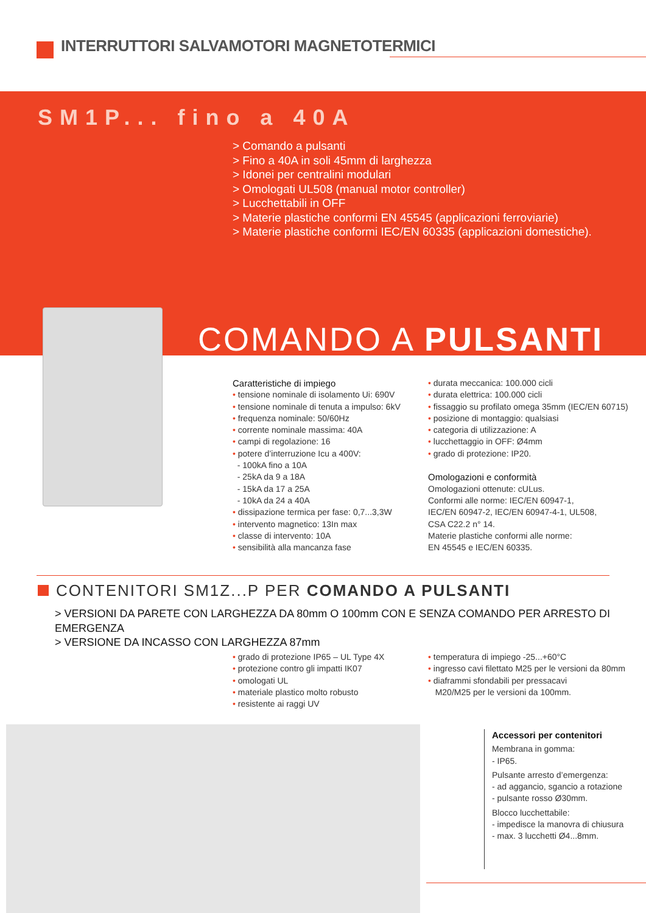INTERRUTTORI SALVAMOTORI MAGNETOTERMICI
SM1P... fino a 40A
> Comando a pulsanti
> Fino a 40A in soli 45mm di larghezza
> Idonei per centralini modulari
> Omologati UL508 (manual motor controller)
> Lucchettabili in OFF
> Materie plastiche conformi EN 45545 (applicazioni ferroviarie)
> Materie plastiche conformi IEC/EN 60335 (applicazioni domestiche).
COMANDO A PULSANTI
Caratteristiche di impiego
• tensione nominale di isolamento Ui: 690V
• tensione nominale di tenuta a impulso: 6kV
• frequenza nominale: 50/60Hz
• corrente nominale massima: 40A
• campi di regolazione: 16
• potere d’interruzione Icu a 400V:
- 100kA fino a 10A
- 25kA da 9 a 18A
- 15kA da 17 a 25A
- 10kA da 24 a 40A
• dissipazione termica per fase: 0,7...3,3W
• intervento magnetico: 13In max
• classe di intervento: 10A
• sensibilità alla mancanza fase
• durata meccanica: 100.000 cicli
• durata elettrica: 100.000 cicli
• fissaggio su profilato omega 35mm (IEC/EN 60715)
• posizione di montaggio: qualsiasi
• categoria di utilizzazione: A
• lucchettaggio in OFF: Ø4mm
• grado di protezione: IP20.
Omologazioni e conformità
Omologazioni ottenute: cULus.
Conformi alle norme: IEC/EN 60947-1,
IEC/EN 60947-2, IEC/EN 60947-4-1, UL508,
CSA C22.2 n° 14.
Materie plastiche conformi alle norme:
EN 45545 e IEC/EN 60335.
CONTENITORI SM1Z...P PER COMANDO A PULSANTI
> VERSIONI DA PARETE CON LARGHEZZA DA 80mm O 100mm CON E SENZA COMANDO PER ARRESTO DI EMERGENZA
> VERSIONE DA INCASSO CON LARGHEZZA 87mm
• grado di protezione IP65 – UL Type 4X
• protezione contro gli impatti IK07
• omologati UL
• materiale plastico molto robusto
• resistente ai raggi UV
• temperatura di impiego -25...+60°C
• ingresso cavi filettato M25 per le versioni da 80mm
• diaframmi sfondabili per pressacavi
M20/M25 per le versioni da 100mm.
Accessori per contenitori
Membrana in gomma:
- IP65.
Pulsante arresto d’emergenza:
- ad aggancio, sgancio a rotazione
- pulsante rosso Ø30mm.
Blocco lucchettabile:
- impedisce la manovra di chiusura
- max. 3 lucchetti Ø4...8mm.